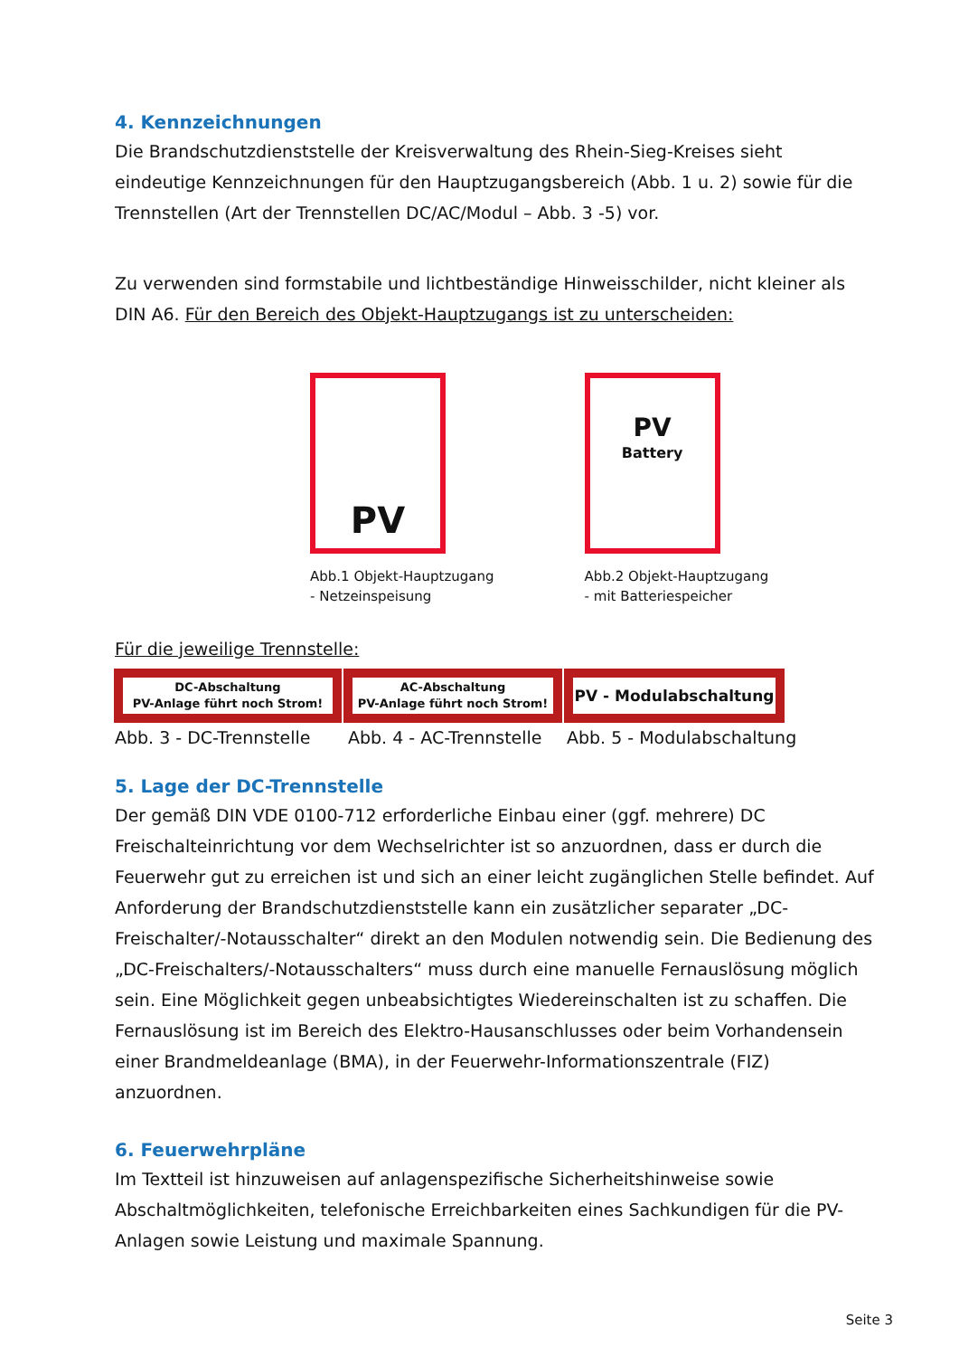4. Kennzeichnungen
Die Brandschutzdienststelle der Kreisverwaltung des Rhein-Sieg-Kreises sieht eindeutige Kennzeichnungen für den Hauptzugangsbereich (Abb. 1 u. 2) sowie für die Trennstellen (Art der Trennstellen DC/AC/Modul – Abb. 3 -5) vor.
Zu verwenden sind formstabile und lichtbeständige Hinweisschilder, nicht kleiner als DIN A6. Für den Bereich des Objekt-Hauptzugangs ist zu unterscheiden:
PV
Abb.1 Objekt-Hauptzugang
- Netzeinspeisung
PV
Battery
Abb.2 Objekt-Hauptzugang
- mit Batteriespeicher
Für die jeweilige Trennstelle:
DC-Abschaltung
PV-Anlage führt noch Strom!
AC-Abschaltung
PV-Anlage führt noch Strom!
PV - Modulabschaltung
Abb. 3 - DC-Trennstelle Abb. 4 - AC-Trennstelle Abb. 5 - Modulabschaltung
5. Lage der DC-Trennstelle
Der gemäß DIN VDE 0100-712 erforderliche Einbau einer (ggf. mehrere) DC Freischalteinrichtung vor dem Wechselrichter ist so anzuordnen, dass er durch die Feuerwehr gut zu erreichen ist und sich an einer leicht zugänglichen Stelle befindet. Auf Anforderung der Brandschutzdienststelle kann ein zusätzlicher separater „DC-Freischalter/-Notausschalter“ direkt an den Modulen notwendig sein. Die Bedienung des „DC-Freischalters/-Notausschalters“ muss durch eine manuelle Fernauslösung möglich sein. Eine Möglichkeit gegen unbeabsichtigtes Wiedereinschalten ist zu schaffen. Die Fernauslösung ist im Bereich des Elektro-Hausanschlusses oder beim Vorhandensein einer Brandmeldeanlage (BMA), in der Feuerwehr-Informationszentrale (FIZ) anzuordnen.
6. Feuerwehrpläne
Im Textteil ist hinzuweisen auf anlagenspezifische Sicherheitshinweise sowie Abschaltmöglichkeiten, telefonische Erreichbarkeiten eines Sachkundigen für die PV-Anlagen sowie Leistung und maximale Spannung.
Seite 3